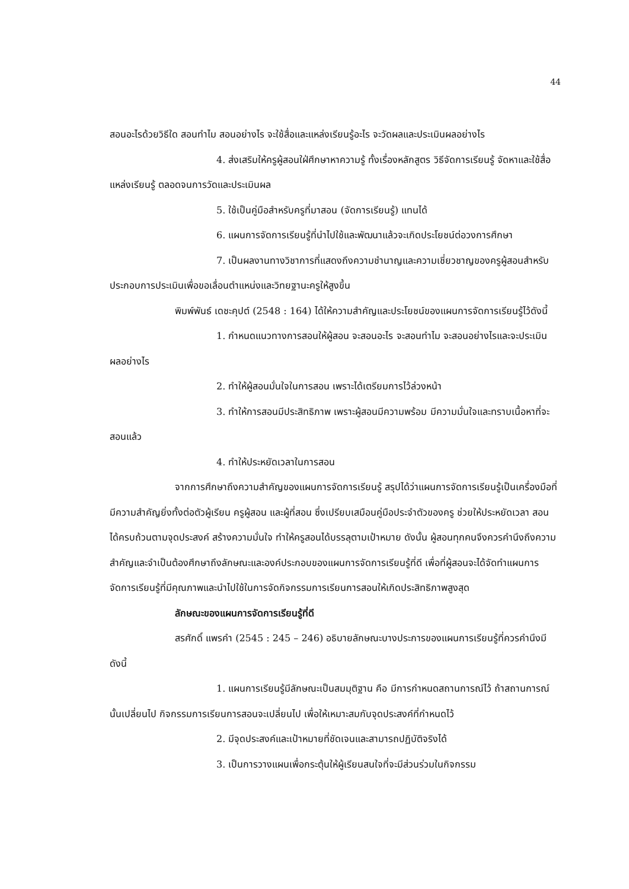44
สอนอะไรด้วยวิธีใด สอนทำไม สอนอย่างไร จะใช้สื่อและแหล่งเรียนรู้อะไร จะวัดผลและประเมินผลอย่างไร
4. ส่งเสริมให้ครูผู้สอนใฝ่ศึกษาหาความรู้ ทั้งเรื่องหลักสูตร วิธีจัดการเรียนรู้ จัดหาและใช้สื่อแหล่งเรียนรู้ ตลอดจนการวัดและประเมินผล
5. ใช้เป็นคู่มือสำหรับครูที่มาสอน (จัดการเรียนรู้) แทนได้
6. แผนการจัดการเรียนรู้ที่นำไปใช้และพัฒนาแล้วจะเกิดประโยชน์ต่อวงการศึกษา
7. เป็นผลงานทางวิชาการที่แสดงถึงความชำนาญและความเชี่ยวชาญของครูผู้สอนสำหรับประกอบการประเมินเพื่อขอเลื่อนตำแหน่งและวิทยฐานะครูให้สูงขึ้น
พิมพ์พันธ์ เดชะคุปต์ (2548 : 164) ได้ให้ความสำคัญและประโยชน์ของแผนการจัดการเรียนรู้ไว้ดังนี้
1. กำหนดแนวทางการสอนให้ผู้สอน จะสอนอะไร จะสอนทำไม จะสอนอย่างไรและจะประเมินผลอย่างไร
2. ทำให้ผู้สอนมั่นใจในการสอน เพราะได้เตรียมการไว้ล่วงหน้า
3. ทำให้การสอนมีประสิทธิภาพ เพราะผู้สอนมีความพร้อม มีความมั่นใจและทราบเนื้อหาที่จะสอนแล้ว
4. ทำให้ประหยัดเวลาในการสอน
จากการศึกษาถึงความสำคัญของแผนการจัดการเรียนรู้ สรุปได้ว่าแผนการจัดการเรียนรู้เป็นเครื่องมือที่มีความสำคัญยิ่งทั้งต่อตัวผู้เรียน ครูผู้สอน และผู้ที่สอน ซึ่งเปรียบเสมือนคู่มือประจำตัวของครู ช่วยให้ประหยัดเวลา สอนได้ครบถ้วนตามจุดประสงค์ สร้างความมั่นใจ ทำให้ครูสอนได้บรรลุตามเป้าหมาย ดังนั้น ผู้สอนทุกคนจึงควรคำนึงถึงความสำคัญและจำเป็นต้องศึกษาถึงลักษณะและองค์ประกอบของแผนการจัดการเรียนรู้ที่ดี เพื่อที่ผู้สอนจะได้จัดทำแผนการจัดการเรียนรู้ที่มีคุณภาพและนำไปใช้ในการจัดกิจกรรมการเรียนการสอนให้เกิดประสิทธิภาพสูงสุด
ลักษณะของแผนการจัดการเรียนรู้ที่ดี
สรศักดิ์ แพรคำ (2545 : 245 – 246) อธิบายลักษณะบางประการของแผนการเรียนรู้ที่ควรคำนึงมีดังนี้
1. แผนการเรียนรู้มีลักษณะเป็นสมมุติฐาน คือ มีการกำหนดสถานการณ์ไว้ ถ้าสถานการณ์นั้นเปลี่ยนไป กิจกรรมการเรียนการสอนจะเปลี่ยนไป เพื่อให้เหมาะสมกับจุดประสงค์ที่กำหนดไว้
2. มีจุดประสงค์และเป้าหมายที่ชัดเจนและสามารถปฏิบัติจริงได้
3. เป็นการวางแผนเพื่อกระตุ้นให้ผู้เรียนสนใจที่จะมีส่วนร่วมในกิจกรรม